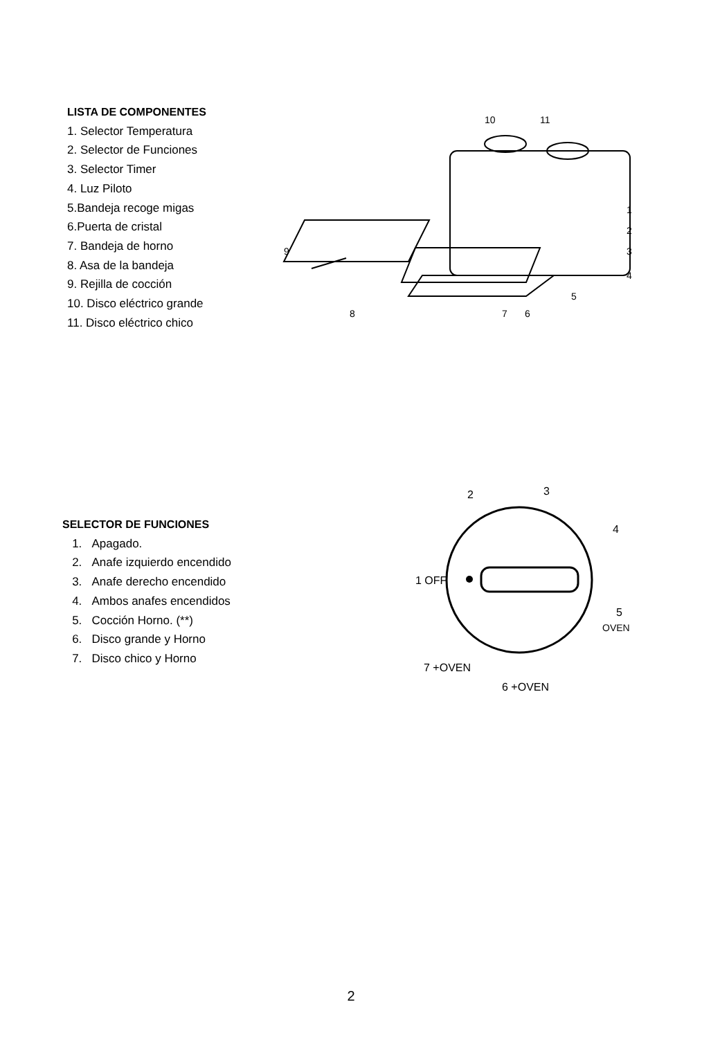LISTA DE COMPONENTES
1. Selector Temperatura
2. Selector de Funciones
3. Selector Timer
4. Luz Piloto
5.Bandeja recoge migas
6.Puerta de cristal
7. Bandeja de horno
8. Asa de la bandeja
9. Rejilla de cocción
10. Disco eléctrico grande
11. Disco eléctrico chico
10
11
9
8
7
6
5
1
2
3
4
SELECTOR DE FUNCIONES
1. Apagado.
2. Anafe izquierdo encendido
3. Anafe derecho encendido
4. Ambos anafes encendidos
5. Cocción Horno. (**)
6. Disco grande y Horno
7. Disco chico y Horno
2
3
4
1 OFF
5
OVEN
7 +OVEN
6 +OVEN
2